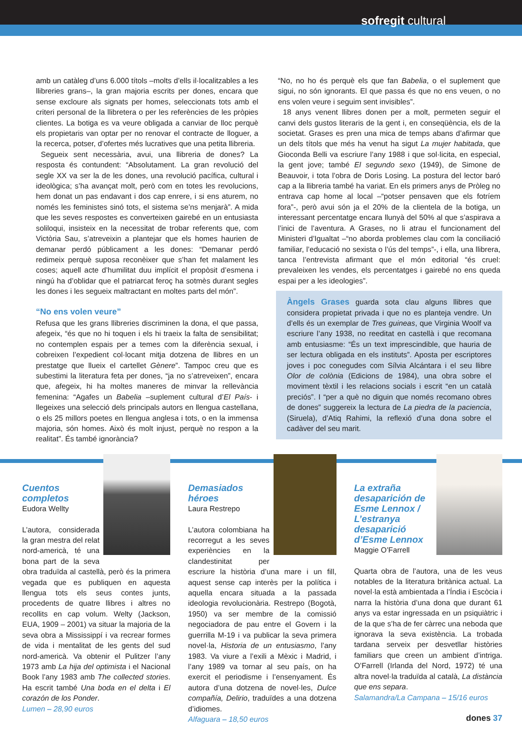sofregit cultural
amb un catàleg d’uns 6.000 títols –molts d’ells il·localitzables a les llibreries grans–, la gran majoria escrits per dones, encara que sense excloure als signats per homes, seleccionats tots amb el criteri personal de la llibretera o per les referències de les pròpies clientes. La botiga es va veure obligada a canviar de lloc perquè els propietaris van optar per no renovar el contracte de lloguer, a la recerca, potser, d’ofertes més lucratives que una petita llibreria.
Segueix sent necessària, avui, una llibreria de dones? La resposta és contundent: “Absolutament. La gran revolució del segle XX va ser la de les dones, una revolució pacífica, cultural i ideològica; s’ha avançat molt, però com en totes les revolucions, hem donat un pas endavant i dos cap enrere, i si ens aturem, no només les feministes sinó tots, el sistema se’ns menjarà”. A mida que les seves respostes es converteixen gairebé en un entusiasta soliloqui, insisteix en la necessitat de trobar referents que, com Victòria Sau, s’atreveixin a plantejar que els homes haurien de demanar perdó públicament a les dones: “Demanar perdó redimeix perquè suposa reconèixer que s’han fet malament les coses; aquell acte d’humilitat duu implícit el propòsit d’esmena i ningú ha d’oblidar que el patriarcat feroç ha sotmès durant segles les dones i les segueix maltractant en moltes parts del món”.
“No ens volen veure”
Refusa que les grans llibreries discriminen la dona, el que passa, afegeix, “és que no hi toquen i els hi traeix la falta de sensibilitat; no contemplen espais per a temes com la diferència sexual, i cobreixen l’expedient col·locant mitja dotzena de llibres en un prestatge que llueix el cartellet Gènere”. Tampoc creu que es subestimi la literatura feta per dones, “ja no s’atreveixen”, encara que, afegeix, hi ha moltes maneres de minvar la rellevància femenina: “Agafes un Babelia –suplement cultural d’El País- i llegeixes una selecció dels principals autors en llengua castellana, o els 25 millors poetes en llengua anglesa i tots, o en la immensa majoria, són homes. Això és molt injust, perquè no respon a la realitat”. És també ignorància?
“No, no ho és perquè els que fan Babelia, o el suplement que sigui, no són ignorants. El que passa és que no ens veuen, o no ens volen veure i seguim sent invisibles”.
18 anys venent llibres donen per a molt, permeten seguir el canvi dels gustos literaris de la gent i, en conseqüència, els de la societat. Grases es pren una mica de temps abans d’afirmar que un dels títols que més ha venut ha sigut La mujer habitada, que Gioconda Belli va escriure l’any 1988 i que sol·licita, en especial, la gent jove; també El segundo sexo (1949), de Simone de Beauvoir, i tota l’obra de Doris Losing. La postura del lector baró cap a la llibreria també ha variat. En els primers anys de Pròleg no entrava cap home al local –“potser pensaven que els fotríem fora”-, però avui són ja el 20% de la clientela de la botiga, un interessant percentatge encara llunyà del 50% al que s’aspirava a l’inici de l’aventura. A Grases, no li atrau el funcionament del Ministeri d’Igualtat –“no aborda problemes clau com la conciliació familiar, l’educació no sexista o l’ús del temps”-, i ella, una llibrera, tanca l’entrevista afirmant que el món editorial “és cruel: prevaleixen les vendes, els percentatges i gairebé no ens queda espai per a les ideologies”.
Àngels Grases guarda sota clau alguns llibres que considera propietat privada i que no es planteja vendre. Un d’ells és un exemplar de Tres guineas, que Virginia Woolf va escriure l’any 1938, no reeditat en castellà i que recomana amb entusiasme: “És un text imprescindible, que hauria de ser lectura obligada en els instituts”. Aposta per escriptores joves i poc conegudes com Sílvia Alcántara i el seu llibre Olor de colònia (Edicions de 1984), una obra sobre el moviment tèxtil i les relacions socials i escrit “en un català preciós”. I “per a què no diguin que només recomano obres de dones” suggereix la lectura de La piedra de la paciencia, (Siruela), d’Atiq Rahimi, la reflexió d’una dona sobre el cadàver del seu marit.
Cuentos completos
Eudora Wellty
L’autora, considerada la gran mestra del relat nord-americà, té una bona part de la seva obra traduïda al castellà, però és la primera vegada que es publiquen en aquesta llengua tots els seus contes junts, procedents de quatre llibres i altres no recollits en cap volum. Welty (Jackson, EUA, 1909 – 2001) va situar la majoria de la seva obra a Mississippí i va recrear formes de vida i mentalitat de les gents del sud nord-americà. Va obtenir el Pulitzer l’any 1973 amb La hija del optimista i el Nacional Book l’any 1983 amb The collected stories. Ha escrit també Una boda en el delta i El corazón de los Ponder.
Lumen – 28,90 euros
Demasiados héroes
Laura Restrepo
L’autora colombiana ha recorregut a les seves experiències en la clandestinitat per escriure la història d’una mare i un fill, aquest sense cap interès per la política i aquella encara situada a la passada ideologia revolucionària. Restrepo (Bogotà, 1950) va ser membre de la comissió negociadora de pau entre el Govern i la guerrilla M-19 i va publicar la seva primera novel·la, Historia de un entusiasmo, l’any 1983. Va viure a l’exili a Mèxic i Madrid, i l’any 1989 va tornar al seu país, on ha exercit el periodisme i l’ensenyament. És autora d’una dotzena de novel·les, Dulce compañía, Delirio, traduïdes a una dotzena d’idiomes.
Alfaguara – 18,50 euros
La extraña desaparición de Esme Lennox / L’estranya desaparició d’Esme Lennox
Maggie O’Farrell
Quarta obra de l’autora, una de les veus notables de la literatura britànica actual. La novel·la està ambientada a l’Índia i Escòcia i narra la història d’una dona que durant 61 anys va estar ingressada en un psiquiàtric i de la que s’ha de fer càrrec una neboda que ignorava la seva existència. La trobada tardana serveix per desvetllar històries familiars que creen un ambient d’intriga. O’Farrell (Irlanda del Nord, 1972) té una altra novel·la traduïda al català, La distància que ens separa.
Salamandra/La Campana – 15/16 euros
dones 37